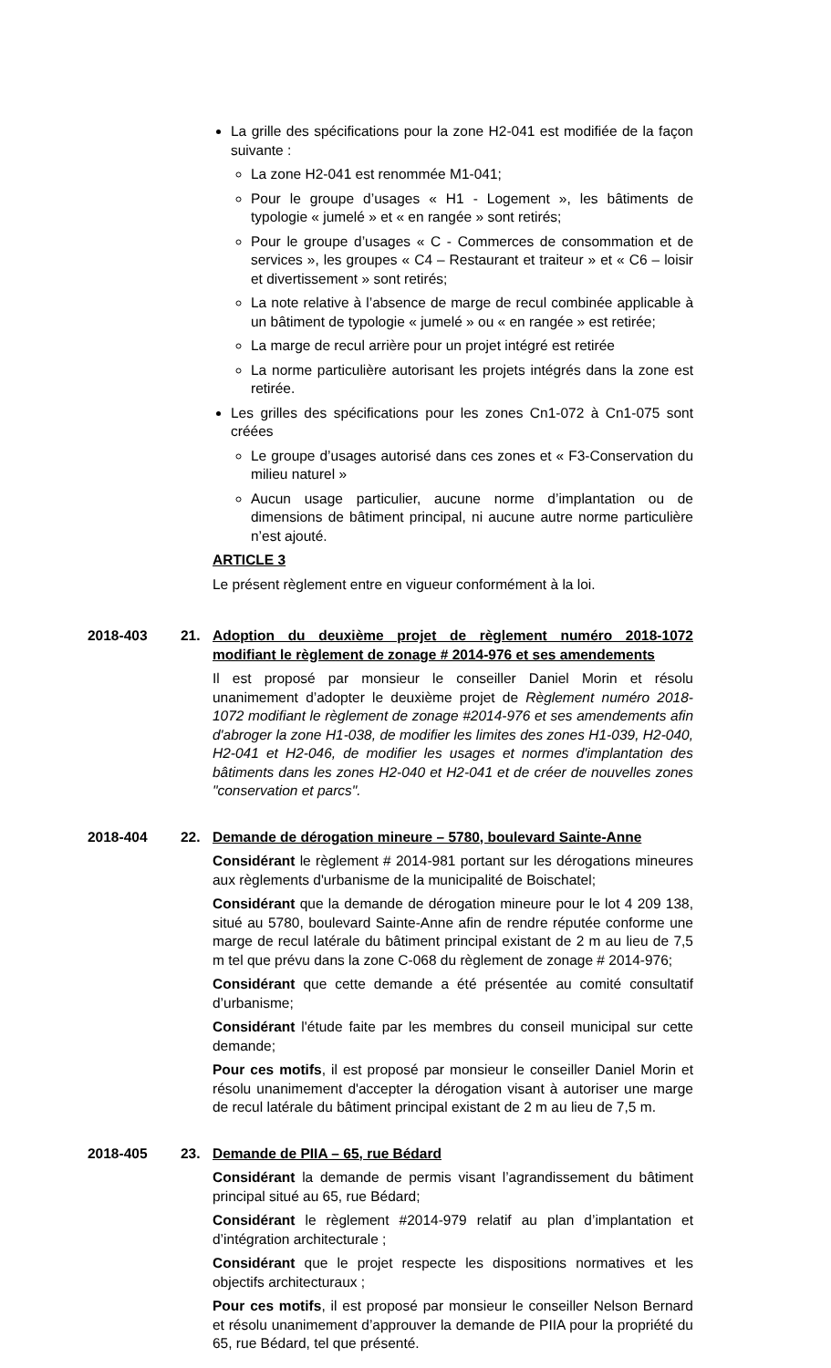La grille des spécifications pour la zone H2-041 est modifiée de la façon suivante :
La zone H2-041 est renommée M1-041;
Pour le groupe d’usages « H1 - Logement », les bâtiments de typologie « jumelé » et « en rangée » sont retirés;
Pour le groupe d’usages « C - Commerces de consommation et de services », les groupes « C4 – Restaurant et traiteur » et « C6 – loisir et divertissement » sont retirés;
La note relative à l’absence de marge de recul combinée applicable à un bâtiment de typologie « jumelé » ou « en rangée » est retirée;
La marge de recul arrière pour un projet intégré est retirée
La norme particulière autorisant les projets intégrés dans la zone est retirée.
Les grilles des spécifications pour les zones Cn1-072 à Cn1-075 sont créées
Le groupe d’usages autorisé dans ces zones et « F3-Conservation du milieu naturel »
Aucun usage particulier, aucune norme d’implantation ou de dimensions de bâtiment principal, ni aucune autre norme particulière n’est ajouté.
ARTICLE 3
Le présent règlement entre en vigueur conformément à la loi.
2018-403 21. Adoption du deuxième projet de règlement numéro 2018-1072 modifiant le règlement de zonage # 2014-976 et ses amendements
Il est proposé par monsieur le conseiller Daniel Morin et résolu unanimement d’adopter le deuxième projet de Règlement numéro 2018-1072 modifiant le règlement de zonage #2014-976 et ses amendements afin d'abroger la zone H1-038, de modifier les limites des zones H1-039, H2-040, H2-041 et H2-046, de modifier les usages et normes d'implantation des bâtiments dans les zones H2-040 et H2-041 et de créer de nouvelles zones "conservation et parcs".
2018-404 22. Demande de dérogation mineure – 5780, boulevard Sainte-Anne
Considérant le règlement # 2014-981 portant sur les dérogations mineures aux règlements d'urbanisme de la municipalité de Boischatel;
Considérant que la demande de dérogation mineure pour le lot 4 209 138, situé au 5780, boulevard Sainte-Anne afin de rendre réputée conforme une marge de recul latérale du bâtiment principal existant de 2 m au lieu de 7,5 m tel que prévu dans la zone C-068 du règlement de zonage # 2014-976;
Considérant que cette demande a été présentée au comité consultatif d’urbanisme;
Considérant l'étude faite par les membres du conseil municipal sur cette demande;
Pour ces motifs, il est proposé par monsieur le conseiller Daniel Morin et résolu unanimement d'accepter la dérogation visant à autoriser une marge de recul latérale du bâtiment principal existant de 2 m au lieu de 7,5 m.
2018-405 23. Demande de PIIA – 65, rue Bédard
Considérant la demande de permis visant l’agrandissement du bâtiment principal situé au 65, rue Bédard;
Considérant le règlement #2014-979 relatif au plan d’implantation et d’intégration architecturale ;
Considérant que le projet respecte les dispositions normatives et les objectifs architecturaux ;
Pour ces motifs, il est proposé par monsieur le conseiller Nelson Bernard et résolu unanimement d’approuver la demande de PIIA pour la propriété du 65, rue Bédard, tel que présenté.